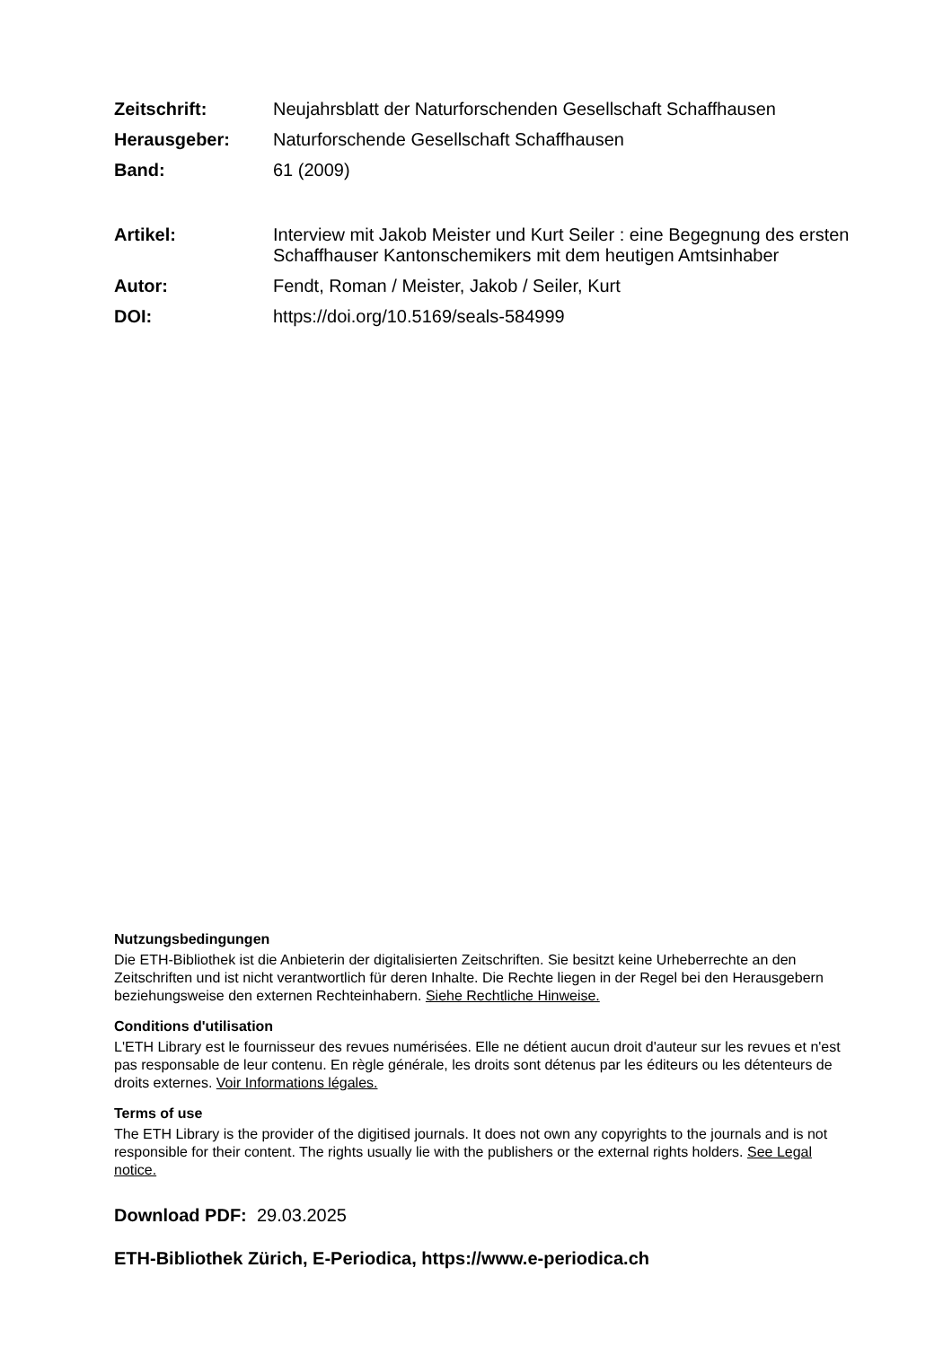Zeitschrift: Neujahrsblatt der Naturforschenden Gesellschaft Schaffhausen
Herausgeber: Naturforschende Gesellschaft Schaffhausen
Band: 61 (2009)
Artikel: Interview mit Jakob Meister und Kurt Seiler : eine Begegnung des ersten Schaffhauser Kantonschemikers mit dem heutigen Amtsinhaber
Autor: Fendt, Roman / Meister, Jakob / Seiler, Kurt
DOI: https://doi.org/10.5169/seals-584999
Nutzungsbedingungen
Die ETH-Bibliothek ist die Anbieterin der digitalisierten Zeitschriften. Sie besitzt keine Urheberrechte an den Zeitschriften und ist nicht verantwortlich für deren Inhalte. Die Rechte liegen in der Regel bei den Herausgebern beziehungsweise den externen Rechteinhabern. Siehe Rechtliche Hinweise.
Conditions d'utilisation
L'ETH Library est le fournisseur des revues numérisées. Elle ne détient aucun droit d'auteur sur les revues et n'est pas responsable de leur contenu. En règle générale, les droits sont détenus par les éditeurs ou les détenteurs de droits externes. Voir Informations légales.
Terms of use
The ETH Library is the provider of the digitised journals. It does not own any copyrights to the journals and is not responsible for their content. The rights usually lie with the publishers or the external rights holders. See Legal notice.
Download PDF: 29.03.2025
ETH-Bibliothek Zürich, E-Periodica, https://www.e-periodica.ch